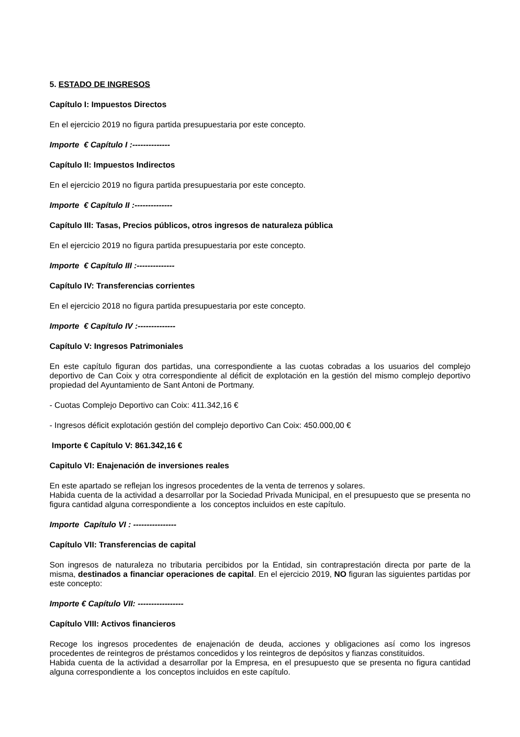5. ESTADO DE INGRESOS
Capítulo I: Impuestos Directos
En el ejercicio 2019 no figura partida presupuestaria por este concepto.
Importe € Capítulo I :--------------
Capítulo II: Impuestos Indirectos
En el ejercicio 2019 no figura partida presupuestaria por este concepto.
Importe € Capítulo II :--------------
Capítulo III: Tasas, Precios públicos, otros ingresos de naturaleza pública
En el ejercicio 2019 no figura partida presupuestaria por este concepto.
Importe € Capítulo III :--------------
Capítulo IV: Transferencias corrientes
En el ejercicio 2018 no figura partida presupuestaria por este concepto.
Importe € Capítulo IV :--------------
Capítulo V: Ingresos Patrimoniales
En este capítulo figuran dos partidas, una correspondiente a las cuotas cobradas a los usuarios del complejo deportivo de Can Coix y otra correspondiente al déficit de explotación en la gestión del mismo complejo deportivo propiedad del Ayuntamiento de Sant Antoni de Portmany.
- Cuotas Complejo Deportivo can Coix: 411.342,16 €
- Ingresos déficit explotación gestión del complejo deportivo Can Coix: 450.000,00 €
Importe € Capítulo V: 861.342,16 €
Capitulo VI: Enajenación de inversiones reales
En este apartado se reflejan los ingresos procedentes de la venta de terrenos y solares.
Habida cuenta de la actividad a desarrollar por la Sociedad Privada Municipal, en el presupuesto que se presenta no figura cantidad alguna correspondiente a los conceptos incluidos en este capítulo.
Importe Capítulo VI : ----------------
Capítulo VII: Transferencias de capital
Son ingresos de naturaleza no tributaria percibidos por la Entidad, sin contraprestación directa por parte de la misma, destinados a financiar operaciones de capital. En el ejercicio 2019, NO figuran las siguientes partidas por este concepto:
Importe € Capítulo VII: -----------------
Capítulo VIII: Activos financieros
Recoge los ingresos procedentes de enajenación de deuda, acciones y obligaciones así como los ingresos procedentes de reintegros de préstamos concedidos y los reintegros de depósitos y fianzas constituidos.
Habida cuenta de la actividad a desarrollar por la Empresa, en el presupuesto que se presenta no figura cantidad alguna correspondiente a los conceptos incluidos en este capítulo.